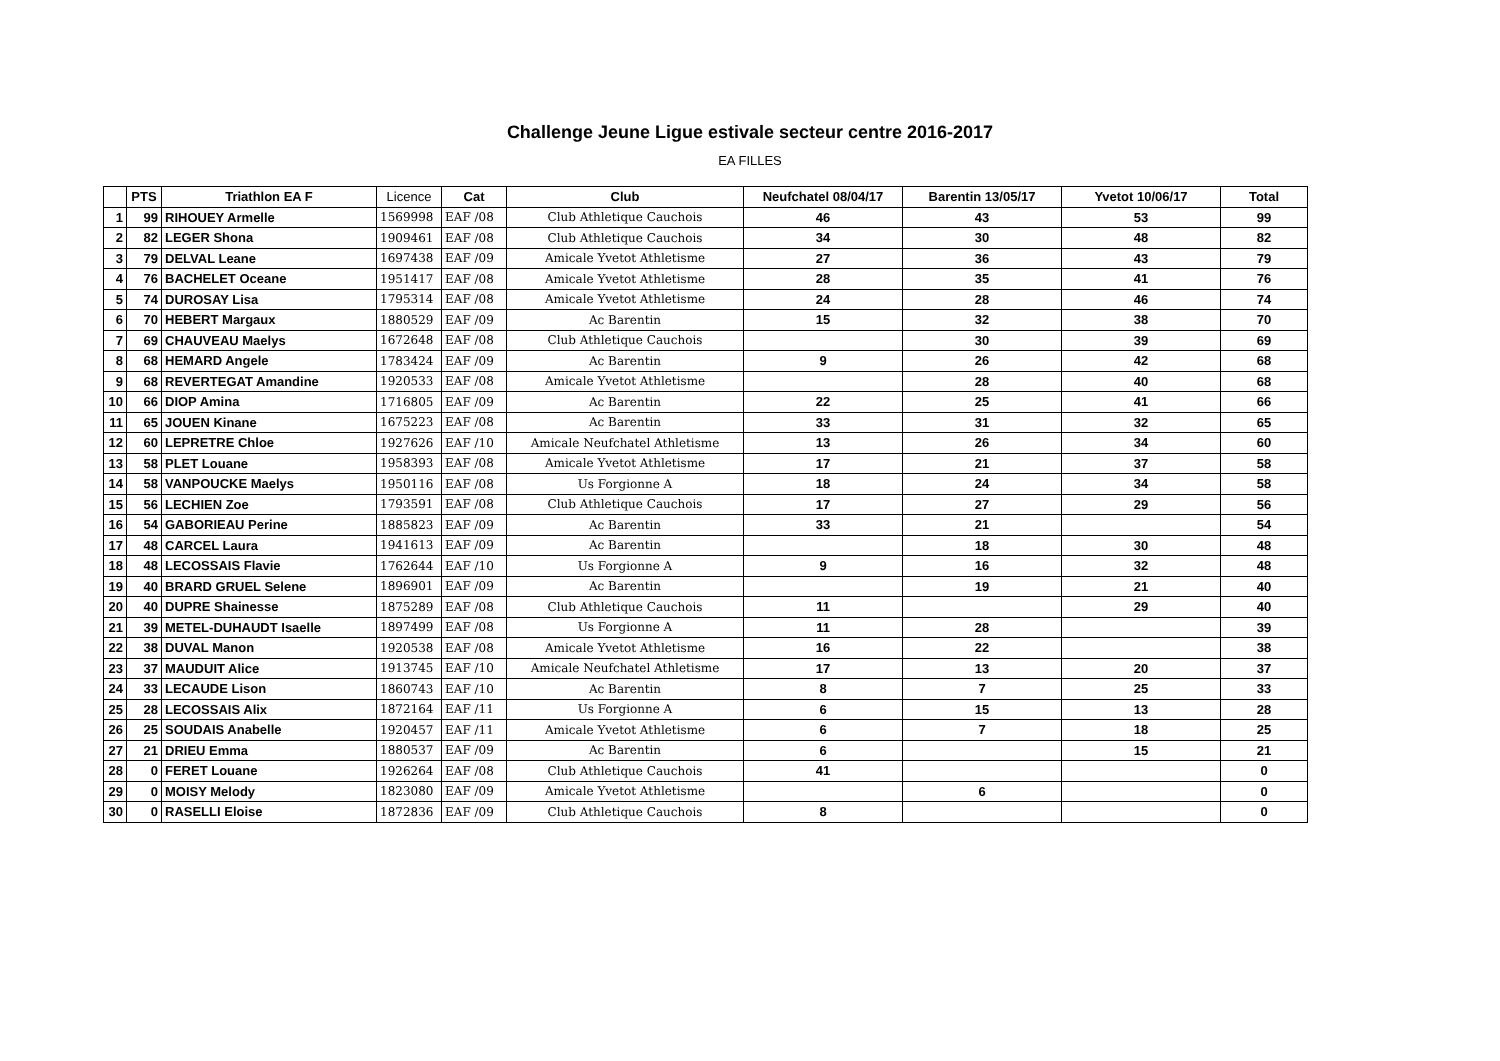Challenge Jeune Ligue estivale secteur centre 2016-2017
EA FILLES
| | PTS | Triathlon EA F | Licence | Cat | Club | Neufchatel 08/04/17 | Barentin 13/05/17 | Yvetot 10/06/17 | Total |
| --- | --- | --- | --- | --- | --- | --- | --- | --- | --- |
| 1 | 99 | RIHOUEY Armelle | 1569998 | EAF /08 | Club Athletique Cauchois | 46 | 43 | 53 | 99 |
| 2 | 82 | LEGER Shona | 1909461 | EAF /08 | Club Athletique Cauchois | 34 | 30 | 48 | 82 |
| 3 | 79 | DELVAL Leane | 1697438 | EAF /09 | Amicale Yvetot Athletisme | 27 | 36 | 43 | 79 |
| 4 | 76 | BACHELET Oceane | 1951417 | EAF /08 | Amicale Yvetot Athletisme | 28 | 35 | 41 | 76 |
| 5 | 74 | DUROSAY Lisa | 1795314 | EAF /08 | Amicale Yvetot Athletisme | 24 | 28 | 46 | 74 |
| 6 | 70 | HEBERT Margaux | 1880529 | EAF /09 | Ac Barentin | 15 | 32 | 38 | 70 |
| 7 | 69 | CHAUVEAU Maelys | 1672648 | EAF /08 | Club Athletique Cauchois | | 30 | 39 | 69 |
| 8 | 68 | HEMARD Angele | 1783424 | EAF /09 | Ac Barentin | 9 | 26 | 42 | 68 |
| 9 | 68 | REVERTEGAT Amandine | 1920533 | EAF /08 | Amicale Yvetot Athletisme | | 28 | 40 | 68 |
| 10 | 66 | DIOP Amina | 1716805 | EAF /09 | Ac Barentin | 22 | 25 | 41 | 66 |
| 11 | 65 | JOUEN Kinane | 1675223 | EAF /08 | Ac Barentin | 33 | 31 | 32 | 65 |
| 12 | 60 | LEPRETRE Chloe | 1927626 | EAF /10 | Amicale Neufchatel Athletisme | 13 | 26 | 34 | 60 |
| 13 | 58 | PLET Louane | 1958393 | EAF /08 | Amicale Yvetot Athletisme | 17 | 21 | 37 | 58 |
| 14 | 58 | VANPOUCKE Maelys | 1950116 | EAF /08 | Us Forgionne A | 18 | 24 | 34 | 58 |
| 15 | 56 | LECHIEN Zoe | 1793591 | EAF /08 | Club Athletique Cauchois | 17 | 27 | 29 | 56 |
| 16 | 54 | GABORIEAU Perine | 1885823 | EAF /09 | Ac Barentin | 33 | 21 | | 54 |
| 17 | 48 | CARCEL Laura | 1941613 | EAF /09 | Ac Barentin | | 18 | 30 | 48 |
| 18 | 48 | LECOSSAIS Flavie | 1762644 | EAF /10 | Us Forgionne A | 9 | 16 | 32 | 48 |
| 19 | 40 | BRARD GRUEL Selene | 1896901 | EAF /09 | Ac Barentin | | 19 | 21 | 40 |
| 20 | 40 | DUPRE Shainesse | 1875289 | EAF /08 | Club Athletique Cauchois | 11 | | 29 | 40 |
| 21 | 39 | METEL-DUHAUDT Isaelle | 1897499 | EAF /08 | Us Forgionne A | 11 | 28 | | 39 |
| 22 | 38 | DUVAL Manon | 1920538 | EAF /08 | Amicale Yvetot Athletisme | 16 | 22 | | 38 |
| 23 | 37 | MAUDUIT Alice | 1913745 | EAF /10 | Amicale Neufchatel Athletisme | 17 | 13 | 20 | 37 |
| 24 | 33 | LECAUDE Lison | 1860743 | EAF /10 | Ac Barentin | 8 | 7 | 25 | 33 |
| 25 | 28 | LECOSSAIS Alix | 1872164 | EAF /11 | Us Forgionne A | 6 | 15 | 13 | 28 |
| 26 | 25 | SOUDAIS Anabelle | 1920457 | EAF /11 | Amicale Yvetot Athletisme | 6 | 7 | 18 | 25 |
| 27 | 21 | DRIEU Emma | 1880537 | EAF /09 | Ac Barentin | 6 | | 15 | 21 |
| 28 | 0 | FERET Louane | 1926264 | EAF /08 | Club Athletique Cauchois | 41 | | | 0 |
| 29 | 0 | MOISY Melody | 1823080 | EAF /09 | Amicale Yvetot Athletisme | | 6 | | 0 |
| 30 | 0 | RASELLI Eloise | 1872836 | EAF /09 | Club Athletique Cauchois | 8 | | | 0 |